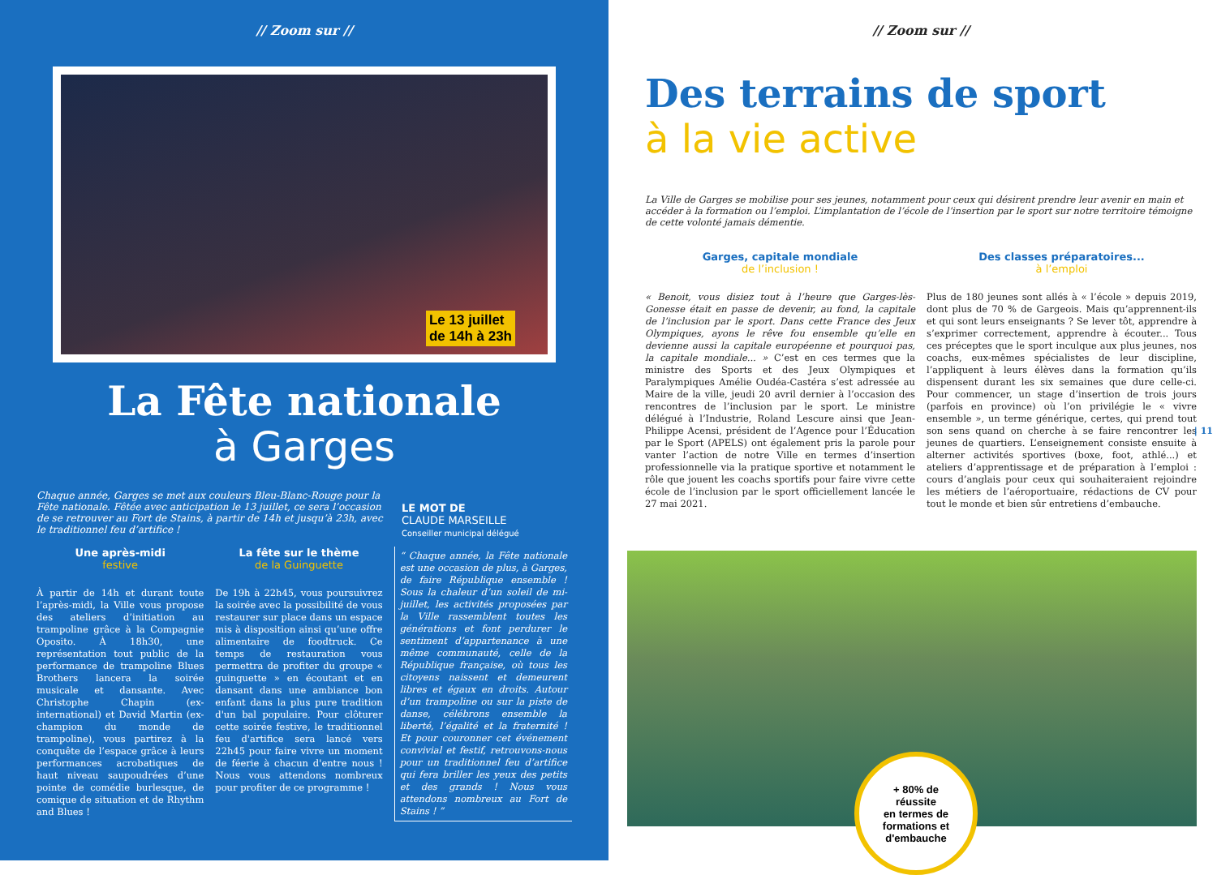// Zoom sur //
Le 13 juillet
de 14h à 23h
La Fête nationale
à Garges
Chaque année, Garges se met aux couleurs Bleu-Blanc-Rouge pour la Fête nationale. Fêtée avec anticipation le 13 juillet, ce sera l’occasion de se retrouver au Fort de Stains, à partir de 14h et jusqu’à 23h, avec le traditionnel feu d’artifice !
LE MOT DE
CLAUDE MARSEILLE
Conseiller municipal délégué
Une après-midi
festive
À partir de 14h et durant toute l’après-midi, la Ville vous propose des ateliers d’initiation au trampoline grâce à la Compagnie Oposito. À 18h30, une représentation tout public de la performance de trampoline Blues Brothers lancera la soirée musicale et dansante. Avec Christophe Chapin (ex-international) et David Martin (ex-champion du monde de trampoline), vous partirez à la conquête de l’espace grâce à leurs performances acrobatiques de haut niveau saupoudrées d’une pointe de comédie burlesque, de comique de situation et de Rhythm and Blues !
La fête sur le thème
de la Guinguette
De 19h à 22h45, vous poursuivrez la soirée avec la possibilité de vous restaurer sur place dans un espace mis à disposition ainsi qu’une offre alimentaire de foodtruck. Ce temps de restauration vous permettra de profiter du groupe « guinguette » en écoutant et en dansant dans une ambiance bon enfant dans la plus pure tradition d'un bal populaire. Pour clôturer cette soirée festive, le traditionnel feu d'artifice sera lancé vers 22h45 pour faire vivre un moment de féerie à chacun d'entre nous ! Nous vous attendons nombreux pour profiter de ce programme !
“ Chaque année, la Fête nationale est une occasion de plus, à Garges, de faire République ensemble ! Sous la chaleur d’un soleil de mi-juillet, les activités proposées par la Ville rassemblent toutes les générations et font perdurer le sentiment d’appartenance à une même communauté, celle de la République française, où tous les citoyens naissent et demeurent libres et égaux en droits. Autour d’un trampoline ou sur la piste de danse, célébrons ensemble la liberté, l’égalité et la fraternité ! Et pour couronner cet événement convivial et festif, retrouvons-nous pour un traditionnel feu d’artifice qui fera briller les yeux des petits et des grands ! Nous vous attendons nombreux au Fort de Stains ! ”
// Zoom sur //
Des terrains de sport
à la vie active
La Ville de Garges se mobilise pour ses jeunes, notamment pour ceux qui désirent prendre leur avenir en main et accéder à la formation ou l’emploi. L’implantation de l’école de l’insertion par le sport sur notre territoire témoigne de cette volonté jamais démentie.
Garges, capitale mondiale
de l’inclusion !
« Benoit, vous disiez tout à l’heure que Garges-lès-Gonesse était en passe de devenir, au fond, la capitale de l’inclusion par le sport. Dans cette France des Jeux Olympiques, ayons le rêve fou ensemble qu’elle en devienne aussi la capitale européenne et pourquoi pas, la capitale mondiale... » C’est en ces termes que la ministre des Sports et des Jeux Olympiques et Paralympiques Amélie Oudéa-Castéra s’est adressée au Maire de la ville, jeudi 20 avril dernier à l’occasion des rencontres de l’inclusion par le sport. Le ministre délégué à l’Industrie, Roland Lescure ainsi que Jean-Philippe Acensi, président de l’Agence pour l’Éducation par le Sport (APELS) ont également pris la parole pour vanter l’action de notre Ville en termes d’insertion professionnelle via la pratique sportive et notamment le rôle que jouent les coachs sportifs pour faire vivre cette école de l’inclusion par le sport officiellement lancée le 27 mai 2021.
Des classes préparatoires...
à l’emploi
Plus de 180 jeunes sont allés à « l’école » depuis 2019, dont plus de 70 % de Gargeois. Mais qu’apprennent-ils et qui sont leurs enseignants ? Se lever tôt, apprendre à s’exprimer correctement, apprendre à écouter... Tous ces préceptes que le sport inculque aux plus jeunes, nos coachs, eux-mêmes spécialistes de leur discipline, l’appliquent à leurs élèves dans la formation qu’ils dispensent durant les six semaines que dure celle-ci. Pour commencer, un stage d’insertion de trois jours (parfois en province) où l’on privilégie le « vivre ensemble », un terme générique, certes, qui prend tout son sens quand on cherche à se faire rencontrer les jeunes de quartiers. L’enseignement consiste ensuite à alterner activités sportives (boxe, foot, athlé...) et ateliers d’apprentissage et de préparation à l’emploi : cours d’anglais pour ceux qui souhaiteraient rejoindre les métiers de l’aéroportuaire, rédactions de CV pour tout le monde et bien sûr entretiens d’embauche.
+ 80% de
réussite
en termes de
formations et
d'embauche
| 11